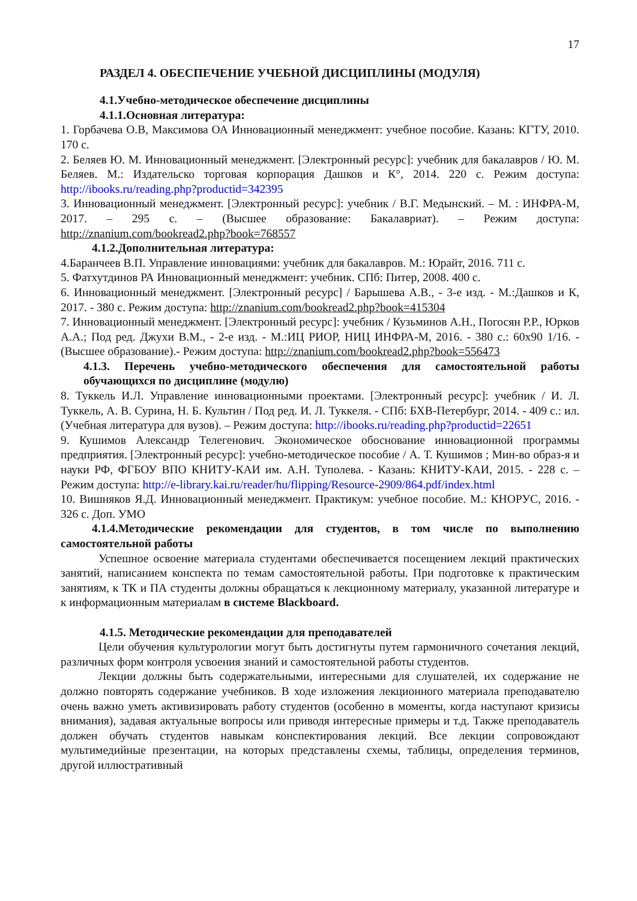17
РАЗДЕЛ 4. ОБЕСПЕЧЕНИЕ УЧЕБНОЙ ДИСЦИПЛИНЫ (МОДУЛЯ)
4.1.Учебно-методическое обеспечение дисциплины
4.1.1.Основная литература:
1. Горбачева О.В, Максимова ОА Инновационный менеджмент: учебное пособие. Казань: КГТУ, 2010. 170 с.
2. Беляев Ю. М. Инновационный менеджмент. [Электронный ресурс]: учебник для бакалавров / Ю. М. Беляев. М.: Издательско торговая корпорация Дашков и К°, 2014. 220 с. Режим доступа: http://ibooks.ru/reading.php?productid=342395
3. Инновационный менеджмент. [Электронный ресурс]: учебник / В.Г. Медынский. – М. : ИНФРА-М, 2017. – 295 с. – (Высшее образование: Бакалавриат). – Режим доступа: http://znanium.com/bookread2.php?book=768557
4.1.2.Дополнительная литература:
4.Баранчеев В.П. Управление инновациями: учебник для бакалавров. М.: Юрайт, 2016. 711 с.
5. Фатхутдинов РА Инновационный менеджмент: учебник. СПб: Питер, 2008. 400 с.
6. Инновационный менеджмент. [Электронный ресурс] / Барышева А.В., - 3-е изд. - М.:Дашков и К, 2017. - 380 с. Режим доступа: http://znanium.com/bookread2.php?book=415304
7. Инновационный менеджмент. [Электронный ресурс]: учебник / Кузьминов А.Н., Погосян Р.Р., Юрков А.А.; Под ред. Джухи В.М., - 2-е изд. - М.:ИЦ РИОР, НИЦ ИНФРА-М, 2016. - 380 с.: 60x90 1/16. - (Высшее образование).- Режим доступа: http://znanium.com/bookread2.php?book=556473
4.1.3. Перечень учебно-методического обеспечения для самостоятельной работы обучающихся по дисциплине (модулю)
8. Туккель И.Л. Управление инновационными проектами. [Электронный ресурс]: учебник / И. Л. Туккель, А. В. Сурина, Н. Б. Культин / Под ред. И. Л. Туккеля. - СПб: БХВ-Петербург, 2014. - 409 с.: ил. (Учебная литература для вузов). – Режим доступа: http://ibooks.ru/reading.php?productid=22651
9. Кушимов Александр Телегенович. Экономическое обоснование инновационной программы предприятия. [Электронный ресурс]: учебно-методическое пособие / А. Т. Кушимов ; Мин-во образ-я и науки РФ, ФГБОУ ВПО КНИТУ-КАИ им. А.Н. Туполева. - Казань: КНИТУ-КАИ, 2015. - 228 с. – Режим доступа: http://e-library.kai.ru/reader/hu/flipping/Resource-2909/864.pdf/index.html
10. Вишняков Я.Д. Инновационный менеджмент. Практикум: учебное пособие. М.: КНОРУС, 2016. - 326 с. Доп. УМО
4.1.4.Методические рекомендации для студентов, в том числе по выполнению самостоятельной работы
Успешное освоение материала студентами обеспечивается посещением лекций практических занятий, написанием конспекта по темам самостоятельной работы. При подготовке к практическим занятиям, к ТК и ПА студенты должны обращаться к лекционному материалу, указанной литературе и к информационным материалам в системе Blackboard.
4.1.5. Методические рекомендации для преподавателей
Цели обучения культурологии могут быть достигнуты путем гармоничного сочетания лекций, различных форм контроля усвоения знаний и самостоятельной работы студентов.
Лекции должны быть содержательными, интересными для слушателей, их содержание не должно повторять содержание учебников. В ходе изложения лекционного материала преподавателю очень важно уметь активизировать работу студентов (особенно в моменты, когда наступают кризисы внимания), задавая актуальные вопросы или приводя интересные примеры и т.д. Также преподаватель должен обучать студентов навыкам конспектирования лекций. Все лекции сопровождают мультимедийные презентации, на которых представлены схемы, таблицы, определения терминов, другой иллюстративный